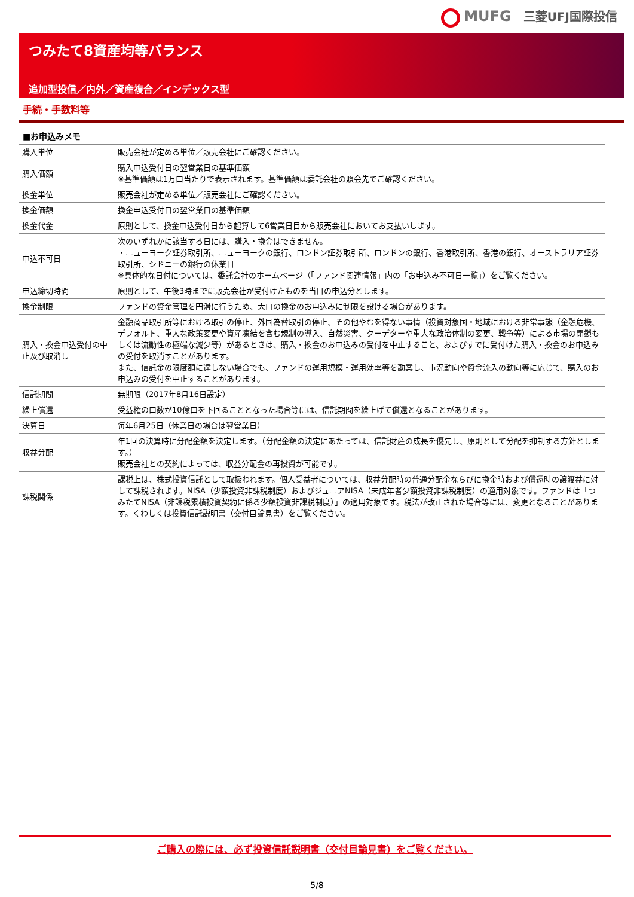MUFG　三菱UFJ国際投信
つみたて8資産均等バランス
追加型投信／内外／資産複合／インデックス型
手続・手数料等
■お申込みメモ
| 購入単位 | 販売会社が定める単位／販売会社にご確認ください。 |
| 購入価額 | 購入申込受付日の翌営業日の基準価額 ※基準価額は1万口当たりで表示されます。基準価額は委託会社の照会先でご確認ください。 |
| 換金単位 | 販売会社が定める単位／販売会社にご確認ください。 |
| 換金価額 | 換金申込受付日の翌営業日の基準価額 |
| 換金代金 | 原則として、換金申込受付日から起算して6営業日目から販売会社においてお支払いします。 |
| 申込不可日 | 次のいずれかに該当する日には、購入・換金はできません。 ・ニューヨーク証券取引所、ニューヨークの銀行、ロンドン証券取引所、ロンドンの銀行、香港取引所、香港の銀行、オーストラリア証券取引所、シドニーの銀行の休業日 ※具体的な日付については、委託会社のホームページ（「ファンド関連情報」内の「お申込み不可日一覧」）をご覧ください。 |
| 申込締切時間 | 原則として、午後3時までに販売会社が受付けたものを当日の申込分とします。 |
| 換金制限 | ファンドの資金管理を円滑に行うため、大口の換金のお申込みに制限を設ける場合があります。 |
| 購入・換金申込受付の中止及び取消し | 金融商品取引所等における取引の停止、外国為替取引の停止、その他やむを得ない事情（投資対象国・地域における非常事態（金融危機、デフォルト、重大な政策変更や資産凍結を含む規制の導入、自然災害、クーデターや重大な政治体制の変更、戦争等）による市場の閉鎖もしくは流動性の極端な減少等）があるときは、購入・換金のお申込みの受付を中止すること、およびすでに受付けた購入・換金のお申込みの受付を取消すことがあります。 また、信託金の限度額に達しない場合でも、ファンドの運用規模・運用効率等を勘案し、市況動向や資金流入の動向等に応じて、購入のお申込みの受付を中止することがあります。 |
| 信託期間 | 無期限（2017年8月16日設定） |
| 繰上償還 | 受益権の口数が10億口を下回ることとなった場合等には、信託期間を繰上げて償還となることがあります。 |
| 決算日 | 毎年6月25日（休業日の場合は翌営業日） |
| 収益分配 | 年1回の決算時に分配金額を決定します。（分配金額の決定にあたっては、信託財産の成長を優先し、原則として分配を抑制する方針とします。） 販売会社との契約によっては、収益分配金の再投資が可能です。 |
| 課税関係 | 課税上は、株式投資信託として取扱われます。個人受益者については、収益分配時の普通分配金ならびに換金時および償還時の譲渡益に対して課税されます。NISA（少額投資非課税制度）およびジュニアNISA（未成年者少額投資非課税制度）の適用対象です。ファンドは「つみたてNISA（非課税累積投資契約に係る少額投資非課税制度）」の適用対象です。税法が改正された場合等には、変更となることがあります。くわしくは投資信託説明書（交付目論見書）をご覧ください。 |
ご購入の際には、必ず投資信託説明書（交付目論見書）をご覧ください。
5/8